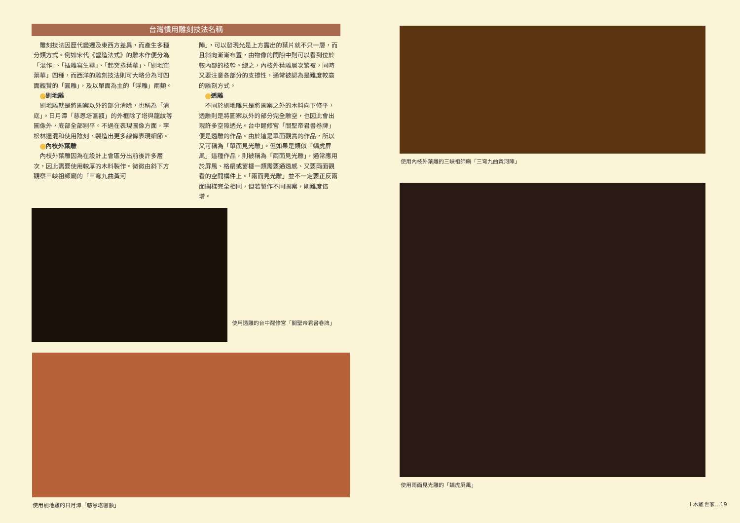台灣慣用雕刻技法名稱
雕刻技法因歷代變遷及東西方差異，而產生多種分類方式。例如宋代《營造法式》的雕木作便分為「混作」、「插雕寫生華」、「起突捲葉華」、「剔地窪葉華」四種，而西洋的雕刻技法則可大略分為可四面觀賞的「圓雕」，及以單面為主的「浮雕」兩類。
剔地雕
剔地雕就是將圖案以外的部分清除，也稱為「清底」。日月潭「慈恩塔匾額」的外框除了塔與龍紋等圖像外，底部全部剔平。不過在表現圖像方面，李松林還混和使用陰刻，製造出更多線條表現細節。
內枝外葉雕
內枝外葉雕因為在設計上會區分出前後許多層次，因此需要使用較厚的木料製作。微微由斜下方觀察三峽祖師廟的「三穹九曲黃河
陣」，可以發現光是上方露出的葉片就不只一層，而且斜向漸漸布置，由物像的間隙中則可以看到位於較內部的枝幹。總之，內枝外葉雕層次繁複，同時又要注意各部分的支撐性，通常被認為是難度較高的雕刻方式。
透雕
不同於剔地雕只是將圖案之外的木料向下修平，透雕則是將圖案以外的部分完全雕空，也因此會出現許多空隙透光。台中醒修宮「關聖帝君書卷牌」便是透雕的作品。由於這是單面觀賞的作品，所以又可稱為「單面見光雕」。但如果是類似「螭虎屏風」這種作品，則被稱為「兩面見光雕」，通常應用於屏風、格扇或窗櫺一類需要通透感、又要兩面觀看的空間構件上。「兩面見光雕」並不一定要正反兩面圖樣完全相同，但若製作不同圖案，則難度倍增。
使用透雕的台中醒修宮「關聖帝君書卷牌」
使用剔地雕的日月潭「慈恩塔匾額」
使用內枝外葉雕的三峽祖師廟「三穹九曲黃河陣」
使用兩面見光雕的「螭虎屏風」
I 木雕世家…19